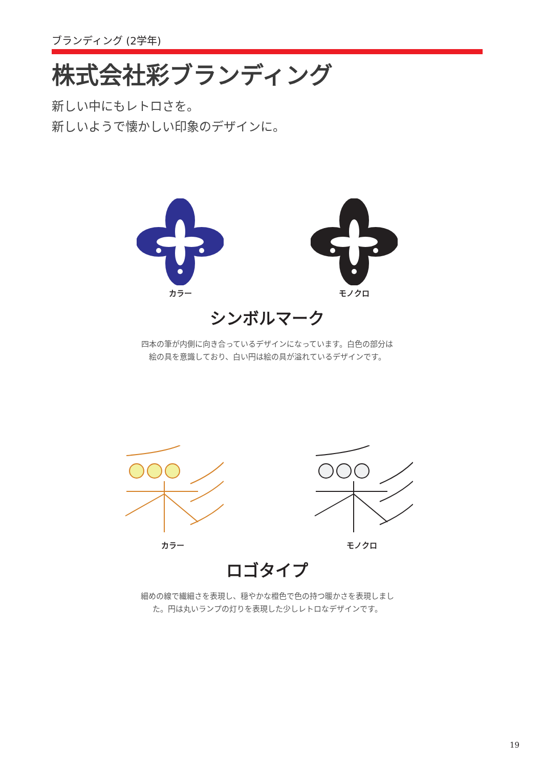ブランディング (2学年)
株式会社彩ブランディング
新しい中にもレトロさを。
新しいようで懐かしい印象のデザインに。
カラー モノクロ
シンボルマーク
四本の筆が内側に向き合っているデザインになっています。白色の部分は
絵の具を意識しており、白い円は絵の具が溢れているデザインです。
カラー モノクロ
ロゴタイプ
細めの線で繊細さを表現し、穏やかな橙色で色の持つ暖かさを表現しまし
た。円は丸いランプの灯りを表現した少しレトロなデザインです。
19